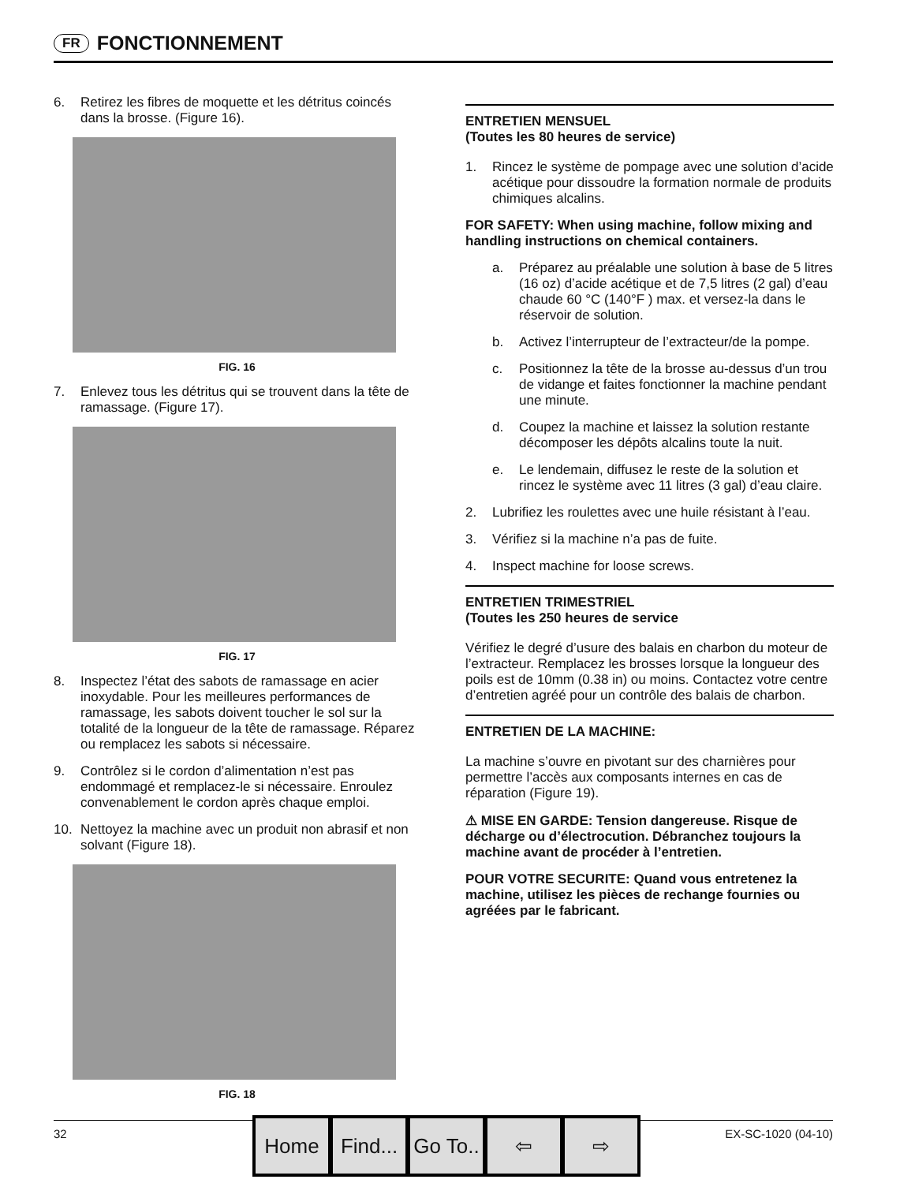FR FONCTIONNEMENT
6. Retirez les fibres de moquette et les détritus coincés dans la brosse. (Figure 16).
FIG. 16
7. Enlevez tous les détritus qui se trouvent dans la tête de ramassage. (Figure 17).
FIG. 17
8. Inspectez l’état des sabots de ramassage en acier inoxydable. Pour les meilleures performances de ramassage, les sabots doivent toucher le sol sur la totalité de la longueur de la tête de ramassage. Réparez ou remplacez les sabots si nécessaire.
9. Contrôlez si le cordon d’alimentation n’est pas endommagé et remplacez-le si nécessaire. Enroulez convenablement le cordon après chaque emploi.
10. Nettoyez la machine avec un produit non abrasif et non solvant (Figure 18).
FIG. 18
ENTRETIEN MENSUEL
(Toutes les 80 heures de service)
1. Rincez le système de pompage avec une solution d’acide acétique pour dissoudre la formation normale de produits chimiques alcalins.
FOR SAFETY: When using machine, follow mixing and handling instructions on chemical containers.
a. Préparez au préalable une solution à base de 5 litres (16 oz) d’acide acétique et de 7,5 litres (2 gal) d’eau chaude 60 °C (140°F ) max. et versez-la dans le réservoir de solution.
b. Activez l’interrupteur de l’extracteur/de la pompe.
c. Positionnez la tête de la brosse au-dessus d’un trou de vidange et faites fonctionner la machine pendant une minute.
d. Coupez la machine et laissez la solution restante décomposer les dépôts alcalins toute la nuit.
e. Le lendemain, diffusez le reste de la solution et rincez le système avec 11 litres (3 gal) d’eau claire.
2. Lubrifiez les roulettes avec une huile résistant à l’eau.
3. Vérifiez si la machine n’a pas de fuite.
4. Inspect machine for loose screws.
ENTRETIEN TRIMESTRIEL
(Toutes les 250 heures de service
Vérifiez le degré d’usure des balais en charbon du moteur de l’extracteur. Remplacez les brosses lorsque la longueur des poils est de 10mm (0.38 in) ou moins. Contactez votre centre d’entretien agréé pour un contrôle des balais de charbon.
ENTRETIEN DE LA MACHINE:
La machine s’ouvre en pivotant sur des charnières pour permettre l’accès aux composants internes en cas de réparation (Figure 19).
⚠ MISE EN GARDE: Tension dangereuse. Risque de décharge ou d’électrocution. Débranchez toujours la machine avant de procéder à l’entretien.
POUR VOTRE SECURITE: Quand vous entretenez la machine, utilisez les pièces de rechange fournies ou agréées par le fabricant.
32 EX-SC-1020 (04-10)
Home Find...
Go To..
⇦ ⇨